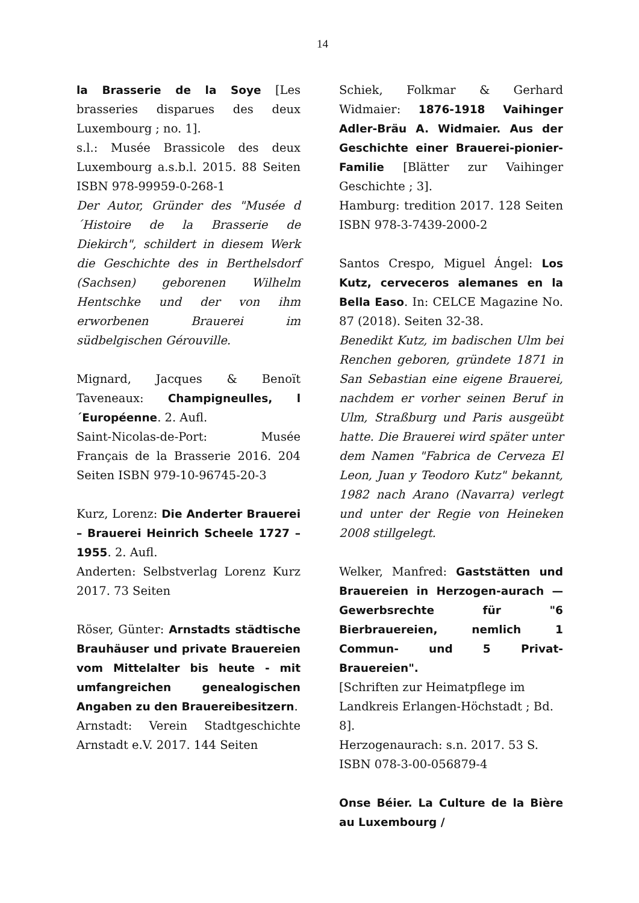14
la Brasserie de la Soye [Les brasseries disparues des deux Luxembourg ; no. 1].
s.l.: Musée Brassicole des deux Luxembourg a.s.b.l. 2015. 88 Seiten ISBN 978-99959-0-268-1
Der Autor, Gründer des "Musée d´Histoire de la Brasserie de Diekirch", schildert in diesem Werk die Geschichte des in Berthelsdorf (Sachsen) geborenen Wilhelm Hentschke und der von ihm erworbenen Brauerei im südbelgischen Gérouville.
Mignard, Jacques & Benoït Taveneaux: Champigneulles, l´Européenne. 2. Aufl.
Saint-Nicolas-de-Port: Musée Français de la Brasserie 2016. 204 Seiten ISBN 979-10-96745-20-3
Kurz, Lorenz: Die Anderter Brauerei – Brauerei Heinrich Scheele 1727 – 1955. 2. Aufl.
Anderten: Selbstverlag Lorenz Kurz 2017. 73 Seiten
Röser, Günter: Arnstadts städtische Brauhäuser und private Brauereien vom Mittelalter bis heute - mit umfangreichen genealogischen Angaben zu den Brauereibesitzern.
Arnstadt: Verein Stadtgeschichte Arnstadt e.V. 2017. 144 Seiten
Schiek, Folkmar & Gerhard Widmaier: 1876-1918 Vaihinger Adler-Bräu A. Widmaier. Aus der Geschichte einer Brauerei-pionier-Familie [Blätter zur Vaihinger Geschichte ; 3].
Hamburg: tredition 2017. 128 Seiten ISBN 978-3-7439-2000-2
Santos Crespo, Miguel Ángel: Los Kutz, cerveceros alemanes en la Bella Easo. In: CELCE Magazine No. 87 (2018). Seiten 32-38.
Benedikt Kutz, im badischen Ulm bei Renchen geboren, gründete 1871 in San Sebastian eine eigene Brauerei, nachdem er vorher seinen Beruf in Ulm, Straßburg und Paris ausgeübt hatte. Die Brauerei wird später unter dem Namen "Fabrica de Cerveza El Leon, Juan y Teodoro Kutz" bekannt, 1982 nach Arano (Navarra) verlegt und unter der Regie von Heineken 2008 stillgelegt.
Welker, Manfred: Gaststätten und Brauereien in Herzogen-aurach — Gewerbsrechte für "6 Bierbrauereien, nemlich 1 Commun- und 5 Privat-Brauereien".
[Schriften zur Heimatpflege im Landkreis Erlangen-Höchstadt ; Bd. 8].
Herzogenaurach: s.n. 2017. 53 S. ISBN 078-3-00-056879-4
Onse Béier. La Culture de la Bière au Luxembourg /